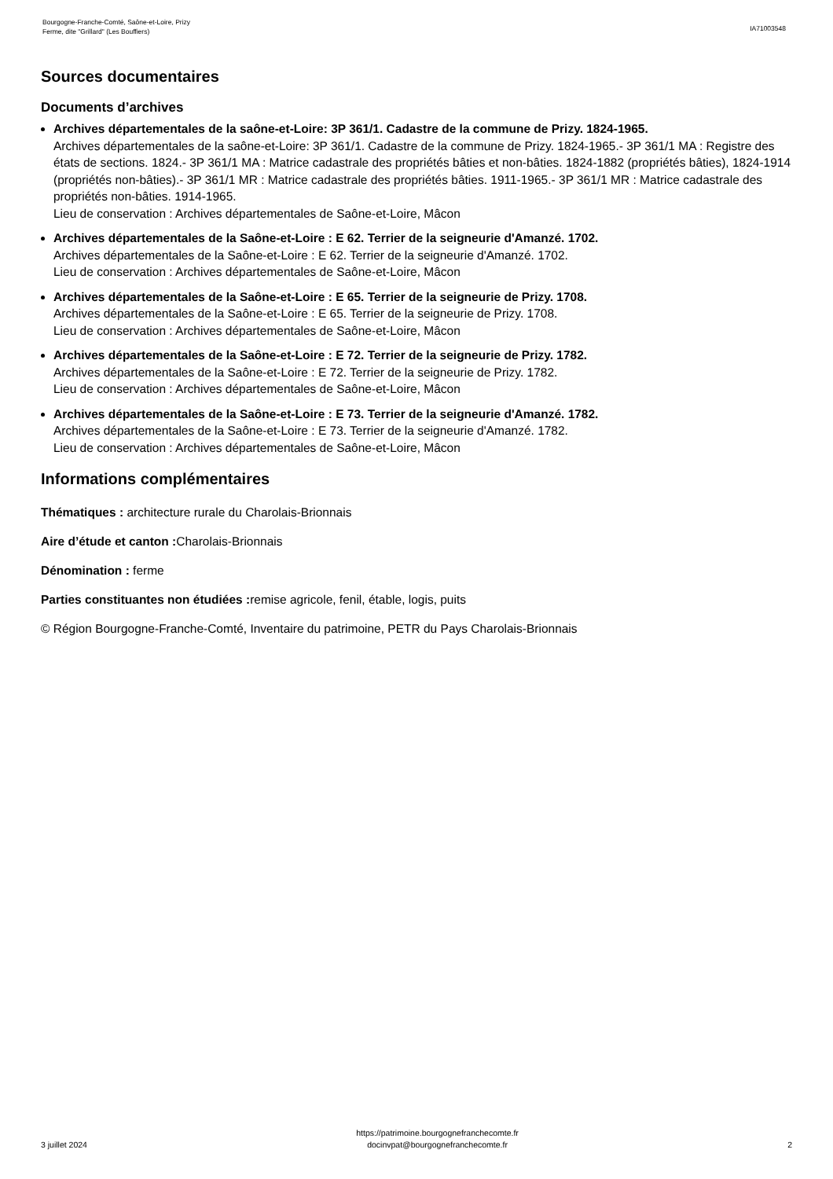Bourgogne-Franche-Comté, Saône-et-Loire, Prizy
Ferme, dite "Grillard" (Les Bouffiers)
IA71003548
Sources documentaires
Documents d’archives
Archives départementales de la saône-et-Loire: 3P 361/1. Cadastre de la commune de Prizy. 1824-1965.
Archives départementales de la saône-et-Loire: 3P 361/1. Cadastre de la commune de Prizy. 1824-1965.- 3P 361/1 MA : Registre des états de sections. 1824.- 3P 361/1 MA : Matrice cadastrale des propriétés bâties et non-bâties. 1824-1882 (propriétés bâties), 1824-1914 (propriétés non-bâties).- 3P 361/1 MR : Matrice cadastrale des propriétés bâties. 1911-1965.- 3P 361/1 MR : Matrice cadastrale des propriétés non-bâties. 1914-1965.
Lieu de conservation : Archives départementales de Saône-et-Loire, Mâcon
Archives départementales de la Saône-et-Loire : E 62. Terrier de la seigneurie d'Amanzé. 1702.
Archives départementales de la Saône-et-Loire : E 62. Terrier de la seigneurie d'Amanzé. 1702.
Lieu de conservation : Archives départementales de Saône-et-Loire, Mâcon
Archives départementales de la Saône-et-Loire : E 65. Terrier de la seigneurie de Prizy. 1708.
Archives départementales de la Saône-et-Loire : E 65. Terrier de la seigneurie de Prizy. 1708.
Lieu de conservation : Archives départementales de Saône-et-Loire, Mâcon
Archives départementales de la Saône-et-Loire : E 72. Terrier de la seigneurie de Prizy. 1782.
Archives départementales de la Saône-et-Loire : E 72. Terrier de la seigneurie de Prizy. 1782.
Lieu de conservation : Archives départementales de Saône-et-Loire, Mâcon
Archives départementales de la Saône-et-Loire : E 73. Terrier de la seigneurie d'Amanzé. 1782.
Archives départementales de la Saône-et-Loire : E 73. Terrier de la seigneurie d'Amanzé. 1782.
Lieu de conservation : Archives départementales de Saône-et-Loire, Mâcon
Informations complémentaires
Thématiques : architecture rurale du Charolais-Brionnais
Aire d’étude et canton : Charolais-Brionnais
Dénomination : ferme
Parties constituantes non étudiées : remise agricole, fenil, étable, logis, puits
© Région Bourgogne-Franche-Comté, Inventaire du patrimoine, PETR du Pays Charolais-Brionnais
3 juillet 2024
https://patrimoine.bourgognefranchecomte.fr
docinvpat@bourgognefranchecomte.fr
2